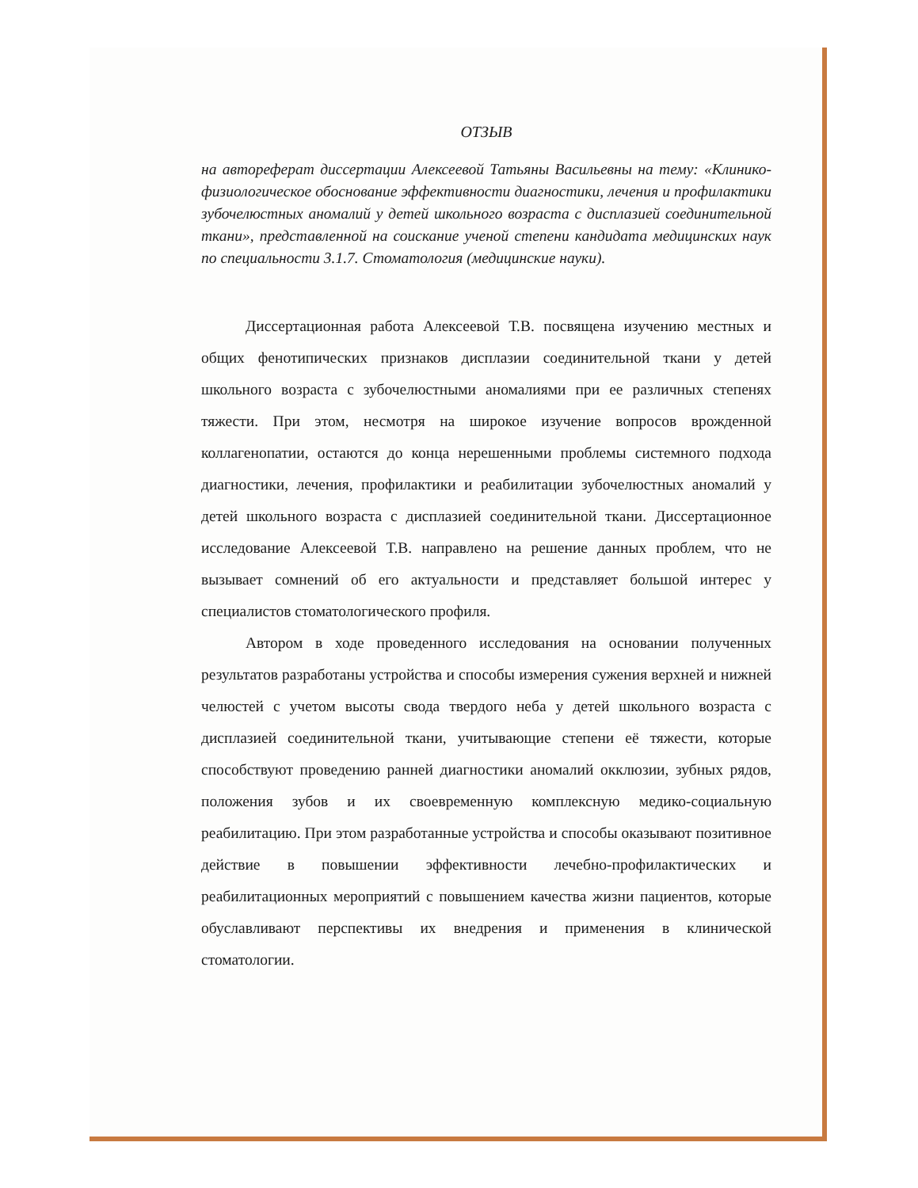ОТЗЫВ
на автореферат диссертации Алексеевой Татьяны Васильевны на тему: «Клинико-физиологическое обоснование эффективности диагностики, лечения и профилактики зубочелюстных аномалий у детей школьного возраста с дисплазией соединительной ткани», представленной на соискание ученой степени кандидата медицинских наук по специальности 3.1.7. Стоматология (медицинские науки).
Диссертационная работа Алексеевой Т.В. посвящена изучению местных и общих фенотипических признаков дисплазии соединительной ткани у детей школьного возраста с зубочелюстными аномалиями при ее различных степенях тяжести. При этом, несмотря на широкое изучение вопросов врожденной коллагенопатии, остаются до конца нерешенными проблемы системного подхода диагностики, лечения, профилактики и реабилитации зубочелюстных аномалий у детей школьного возраста с дисплазией соединительной ткани. Диссертационное исследование Алексеевой Т.В. направлено на решение данных проблем, что не вызывает сомнений об его актуальности и представляет большой интерес у специалистов стоматологического профиля.
Автором в ходе проведенного исследования на основании полученных результатов разработаны устройства и способы измерения сужения верхней и нижней челюстей с учетом высоты свода твердого неба у детей школьного возраста с дисплазией соединительной ткани, учитывающие степени её тяжести, которые способствуют проведению ранней диагностики аномалий окклюзии, зубных рядов, положения зубов и их своевременную комплексную медико-социальную реабилитацию. При этом разработанные устройства и способы оказывают позитивное действие в повышении эффективности лечебно-профилактических и реабилитационных мероприятий с повышением качества жизни пациентов, которые обуславливают перспективы их внедрения и применения в клинической стоматологии.